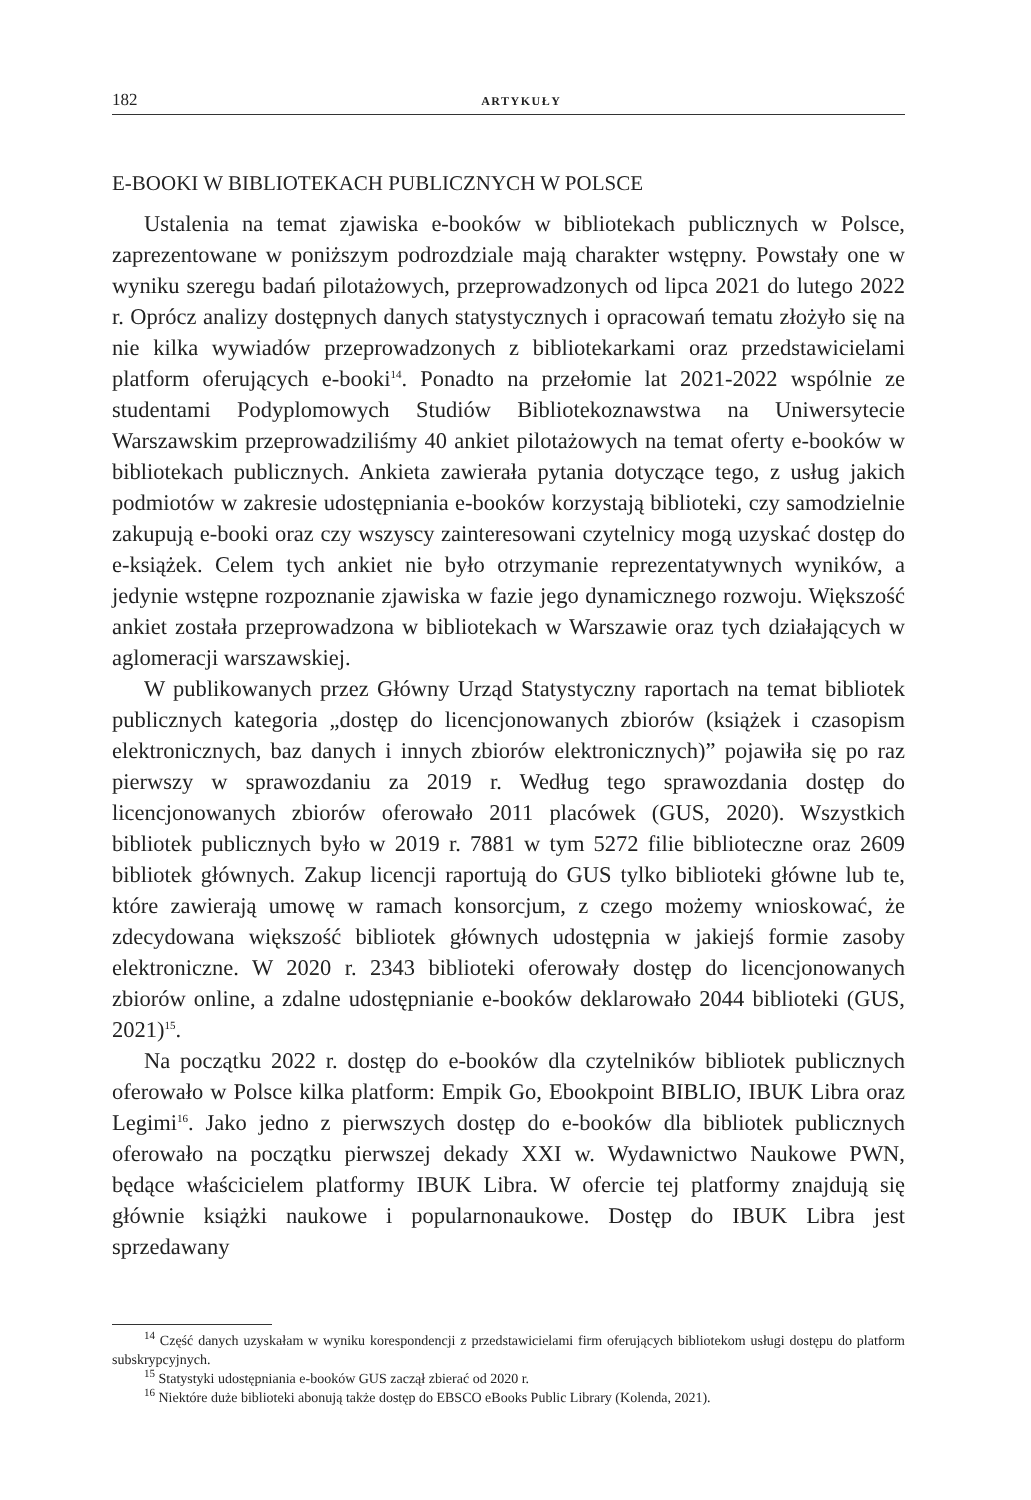182 ARTYKUŁY
E-BOOKI W BIBLIOTEKACH PUBLICZNYCH W POLSCE
Ustalenia na temat zjawiska e-booków w bibliotekach publicznych w Polsce, zaprezentowane w poniższym podrozdziale mają charakter wstępny. Powstały one w wyniku szeregu badań pilotażowych, przeprowadzonych od lipca 2021 do lutego 2022 r. Oprócz analizy dostępnych danych statystycznych i opracowań tematu złożyło się na nie kilka wywiadów przeprowadzonych z bibliotekarkami oraz przedstawicielami platform oferujących e-booki<sup>14</sup>. Ponadto na przełomie lat 2021-2022 wspólnie ze studentami Podyplomowych Studiów Bibliotekoznawstwa na Uniwersytecie Warszawskim przeprowadziliśmy 40 ankiet pilotażowych na temat oferty e-booków w bibliotekach publicznych. Ankieta zawierała pytania dotyczące tego, z usług jakich podmiotów w zakresie udostępniania e-booków korzystają biblioteki, czy samodzielnie zakupują e-booki oraz czy wszyscy zainteresowani czytelnicy mogą uzyskać dostęp do e-książek. Celem tych ankiet nie było otrzymanie reprezentatywnych wyników, a jedynie wstępne rozpoznanie zjawiska w fazie jego dynamicznego rozwoju. Większość ankiet została przeprowadzona w bibliotekach w Warszawie oraz tych działających w aglomeracji warszawskiej.
W publikowanych przez Główny Urząd Statystyczny raportach na temat bibliotek publicznych kategoria „dostęp do licencjonowanych zbiorów (książek i czasopism elektronicznych, baz danych i innych zbiorów elektronicznych)” pojawiła się po raz pierwszy w sprawozdaniu za 2019 r. Według tego sprawozdania dostęp do licencjonowanych zbiorów oferowało 2011 placówek (GUS, 2020). Wszystkich bibliotek publicznych było w 2019 r. 7881 w tym 5272 filie biblioteczne oraz 2609 bibliotek głównych. Zakup licencji raportują do GUS tylko biblioteki główne lub te, które zawierają umowę w ramach konsorcjum, z czego możemy wnioskować, że zdecydowana większość bibliotek głównych udostępnia w jakiejś formie zasoby elektroniczne. W 2020 r. 2343 biblioteki oferowały dostęp do licencjonowanych zbiorów online, a zdalne udostępnianie e-booków deklarowało 2044 biblioteki (GUS, 2021)<sup>15</sup>.
Na początku 2022 r. dostęp do e-booków dla czytelników bibliotek publicznych oferowało w Polsce kilka platform: Empik Go, Ebookpoint BIBLIO, IBUK Libra oraz Legimi<sup>16</sup>. Jako jedno z pierwszych dostęp do e-booków dla bibliotek publicznych oferowało na początku pierwszej dekady XXI w. Wydawnictwo Naukowe PWN, będące właścicielem platformy IBUK Libra. W ofercie tej platformy znajdują się głównie książki naukowe i popularnonaukowe. Dostęp do IBUK Libra jest sprzedawany
<sup>14</sup> Część danych uzyskałam w wyniku korespondencji z przedstawicielami firm oferujących bibliotekom usługi dostępu do platform subskrypcyjnych.
<sup>15</sup> Statystyki udostępniania e-booków GUS zaczął zbierać od 2020 r.
<sup>16</sup> Niektóre duże biblioteki abonują także dostęp do EBSCO eBooks Public Library (Kolenda, 2021).